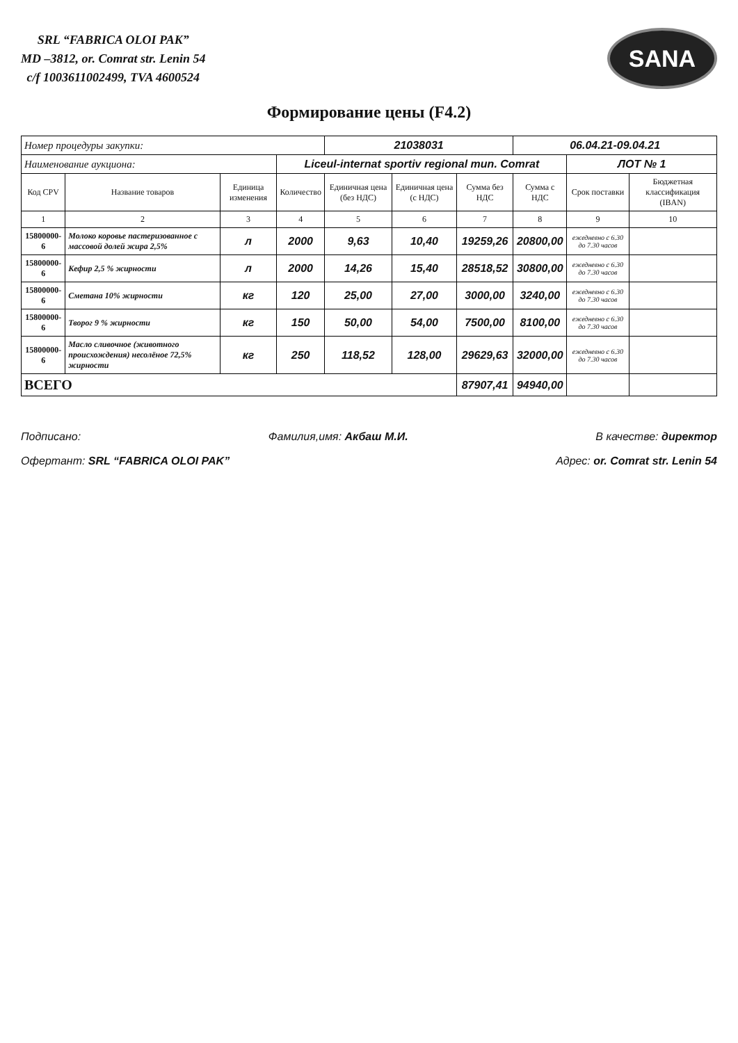SRL “FABRICA OLOI PAK”
MD –3812, or. Comrat str. Lenin 54
c/f 1003611002499, TVA 4600524
SANA
Формирование цены (F4.2)
| Номер процедуры закупки: | | | | 21038031 | | | 06.04.21-09.04.21 | | |
| Наименование аукциона: | | | Liceul-internat sportiv regional mun. Comrat | | | | | ЛОТ № 1 | |
| Код CPV | Название товаров | Единица изменения | Количество | Единичная цена (без НДС) | Единичная цена (с НДС) | Сумма без НДС | Сумма с НДС | Срок поставки | Бюджетная классификация (IBAN) |
| 1 | 2 | 3 | 4 | 5 | 6 | 7 | 8 | 9 | 10 |
| 15800000-6 | Молоко коровье пастеризованное с массовой долей жира 2,5% | л | 2000 | 9,63 | 10,40 | 19259,26 | 20800,00 | ежедневно с 6.30 до 7.30 часов | |
| 15800000-6 | Кефир 2,5 % жирности | л | 2000 | 14,26 | 15,40 | 28518,52 | 30800,00 | ежедневно с 6.30 до 7.30 часов | |
| 15800000-6 | Сметана 10% жирности | кг | 120 | 25,00 | 27,00 | 3000,00 | 3240,00 | ежедневно с 6.30 до 7.30 часов | |
| 15800000-6 | Творог 9 % жирности | кг | 150 | 50,00 | 54,00 | 7500,00 | 8100,00 | ежедневно с 6.30 до 7.30 часов | |
| 15800000-6 | Масло сливочное (животного происхождения) несолёное 72,5% жирности | кг | 250 | 118,52 | 128,00 | 29629,63 | 32000,00 | ежедневно с 6.30 до 7.30 часов | |
| ВСЕГО | | | | | | 87907,41 | 94940,00 | | |
Подписано: Фамилия,имя: Акбаш М.И. В качестве: директор
Офертант: SRL “FABRICA OLOI PAK” Адрес: or. Comrat str. Lenin 54